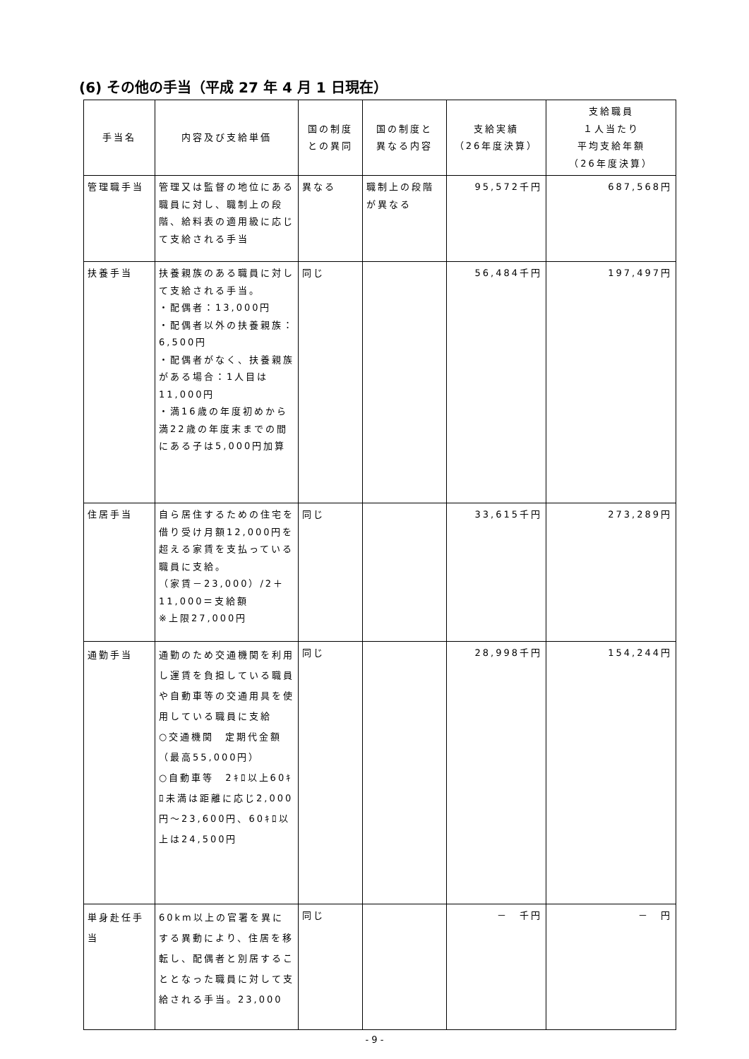(6) その他の手当（平成 27 年 4 月 1 日現在）
| 手当名 | 内容及び支給単価 | 国の制度 との異同 | 国の制度と 異なる内容 | 支給実績 （26年度決算） | 支給職員 １人当たり 平均支給年額 （26年度決算） |
| --- | --- | --- | --- | --- | --- |
| 管理職手当 | 管理又は監督の地位にある職員に対し、職制上の段階、給料表の適用級に応じて支給される手当 | 異なる | 職制上の段階が異なる | 95,572千円 | 687,568円 |
| 扶養手当 | 扶養親族のある職員に対して支給される手当。 ・配偶者：13,000円 ・配偶者以外の扶養親族：6,500円 ・配偶者がなく、扶養親族がある場合：1人目は11,000円 ・満16歳の年度初めから満22歳の年度末までの間にある子は5,000円加算 | 同じ | | 56,484千円 | 197,497円 |
| 住居手当 | 自ら居住するための住宅を借り受け月額12,000円を超える家賃を支払っている職員に支給。 （家賃－23,000）/2＋11,000＝支給額 ※上限27,000円 | 同じ | | 33,615千円 | 273,289円 |
| 通勤手当 | 通勤のため交通機関を利用し運賃を負担している職員や自動車等の交通用具を使用している職員に支給 ○交通機関 定期代金額（最高55,000円） ○自動車等 2ｷﾛ以上60ｷﾛ未満は距離に応じ2,000円～23,600円、60ｷﾛ以上は24,500円 | 同じ | | 28,998千円 | 154,244円 |
| 単身赴任手当 | 60km以上の官署を異にする異動により、住居を移転し、配偶者と別居することとなった職員に対して支給される手当。23,000 | 同じ | | － 千円 | － 円 |
- 9 -